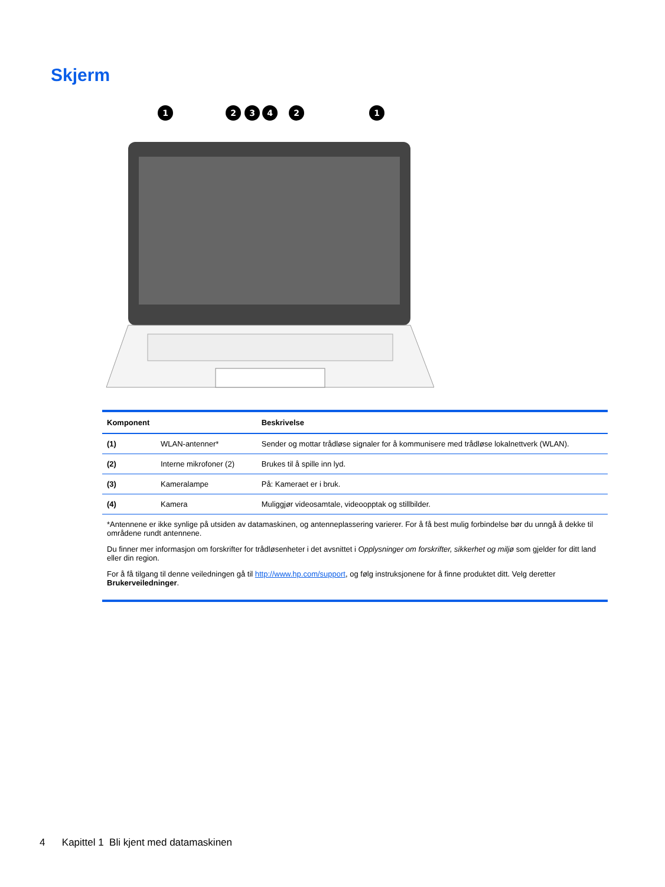Skjerm
1
2
3
4
2
1
| Komponent | | Beskrivelse |
| --- | --- | --- |
| (1) | WLAN-antenner* | Sender og mottar trådløse signaler for å kommunisere med trådløse lokalnettverk (WLAN). |
| (2) | Interne mikrofoner (2) | Brukes til å spille inn lyd. |
| (3) | Kameralampe | På: Kameraet er i bruk. |
| (4) | Kamera | Muliggjør videosamtale, videoopptak og stillbilder. |
| *Antennene er ikke synlige på utsiden av datamaskinen, og antenneplassering varierer. For å få best mulig forbindelse bør du unngå å dekke til områdene rundt antennene. Du finner mer informasjon om forskrifter for trådløsenheter i det avsnittet i Opplysninger om forskrifter, sikkerhet og miljø som gjelder for ditt land eller din region. For å få tilgang til denne veiledningen gå til http://www.hp.com/support , og følg instruksjonene for å finne produktet ditt. Velg deretter Brukerveiledninger . | | |
4 Kapittel 1 Bli kjent med datamaskinen